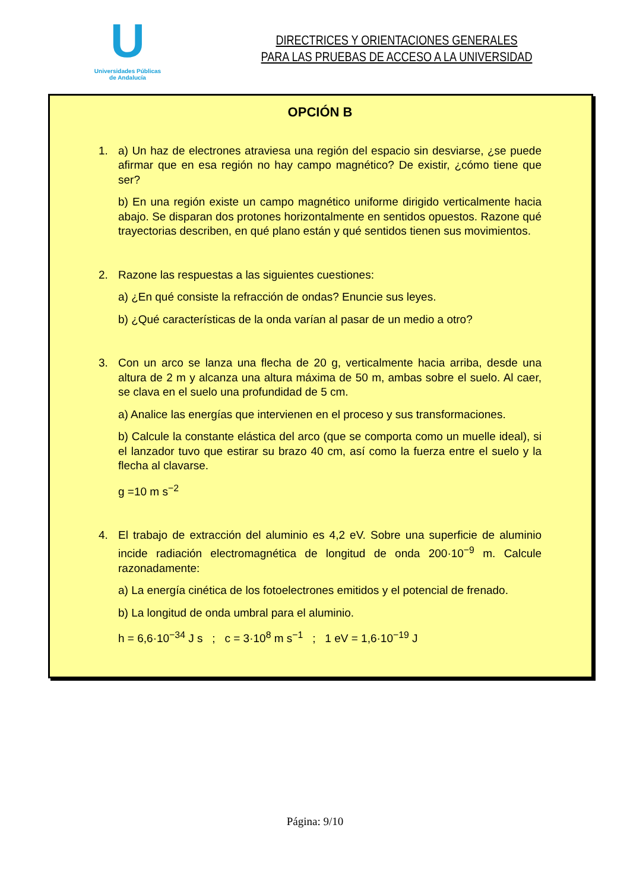U
Universidades Públicas
de Andalucía
DIRECTRICES Y ORIENTACIONES GENERALES
PARA LAS PRUEBAS DE ACCESO A LA UNIVERSIDAD
OPCIÓN B
1. a) Un haz de electrones atraviesa una región del espacio sin desviarse, ¿se puede afirmar que en esa región no hay campo magnético? De existir, ¿cómo tiene que ser?
b) En una región existe un campo magnético uniforme dirigido verticalmente hacia abajo. Se disparan dos protones horizontalmente en sentidos opuestos. Razone qué trayectorias describen, en qué plano están y qué sentidos tienen sus movimientos.
2. Razone las respuestas a las siguientes cuestiones:
a) ¿En qué consiste la refracción de ondas? Enuncie sus leyes.
b) ¿Qué características de la onda varían al pasar de un medio a otro?
3. Con un arco se lanza una flecha de 20 g, verticalmente hacia arriba, desde una altura de 2 m y alcanza una altura máxima de 50 m, ambas sobre el suelo. Al caer, se clava en el suelo una profundidad de 5 cm.
a) Analice las energías que intervienen en el proceso y sus transformaciones.
b) Calcule la constante elástica del arco (que se comporta como un muelle ideal), si el lanzador tuvo que estirar su brazo 40 cm, así como la fuerza entre el suelo y la flecha al clavarse.
g =10 m s<sup>−2</sup>
4. El trabajo de extracción del aluminio es 4,2 eV. Sobre una superficie de aluminio incide radiación electromagnética de longitud de onda 200·10<sup>−9</sup> m. Calcule razonadamente:
a) La energía cinética de los fotoelectrones emitidos y el potencial de frenado.
b) La longitud de onda umbral para el aluminio.
h = 6,6·10<sup>−34</sup> J s ; c = 3·10<sup>8</sup> m s<sup>−1</sup> ; 1 eV = 1,6·10<sup>−19</sup> J
Página: 9/10